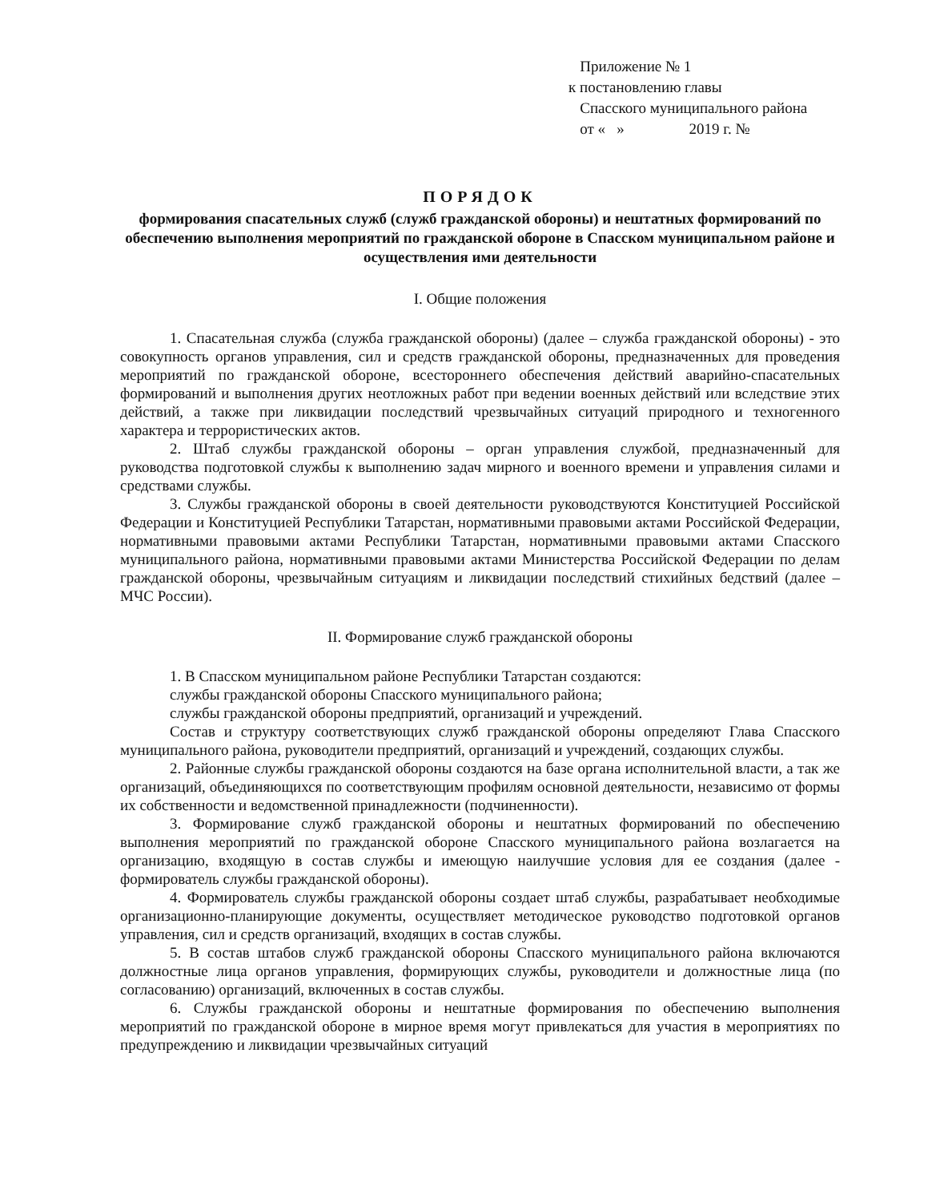Приложение № 1
к постановлению главы
Спасского муниципального района
от « » 2019 г. №
ПОРЯДОК
формирования спасательных служб (служб гражданской обороны) и нештатных формирований по обеспечению выполнения мероприятий по гражданской обороне в Спасском муниципальном районе и осуществления ими деятельности
I. Общие положения
1. Спасательная служба (служба гражданской обороны) (далее – служба гражданской обороны) - это совокупность органов управления, сил и средств гражданской обороны, предназначенных для проведения мероприятий по гражданской обороне, всестороннего обеспечения действий аварийно-спасательных формирований и выполнения других неотложных работ при ведении военных действий или вследствие этих действий, а также при ликвидации последствий чрезвычайных ситуаций природного и техногенного характера и террористических актов.
2. Штаб службы гражданской обороны – орган управления службой, предназначенный для руководства подготовкой службы к выполнению задач мирного и военного времени и управления силами и средствами службы.
3. Службы гражданской обороны в своей деятельности руководствуются Конституцией Российской Федерации и Конституцией Республики Татарстан, нормативными правовыми актами Российской Федерации, нормативными правовыми актами Республики Татарстан, нормативными правовыми актами Спасского муниципального района, нормативными правовыми актами Министерства Российской Федерации по делам гражданской обороны, чрезвычайным ситуациям и ликвидации последствий стихийных бедствий (далее – МЧС России).
II. Формирование служб гражданской обороны
1. В Спасском муниципальном районе Республики Татарстан создаются:
службы гражданской обороны Спасского муниципального района;
службы гражданской обороны предприятий, организаций и учреждений.
Состав и структуру соответствующих служб гражданской обороны определяют Глава Спасского муниципального района, руководители предприятий, организаций и учреждений, создающих службы.
2. Районные службы гражданской обороны создаются на базе органа исполнительной власти, а так же организаций, объединяющихся по соответствующим профилям основной деятельности, независимо от формы их собственности и ведомственной принадлежности (подчиненности).
3. Формирование служб гражданской обороны и нештатных формирований по обеспечению выполнения мероприятий по гражданской обороне Спасского муниципального района возлагается на организацию, входящую в состав службы и имеющую наилучшие условия для ее создания (далее - формирователь службы гражданской обороны).
4. Формирователь службы гражданской обороны создает штаб службы, разрабатывает необходимые организационно-планирующие документы, осуществляет методическое руководство подготовкой органов управления, сил и средств организаций, входящих в состав службы.
5. В состав штабов служб гражданской обороны Спасского муниципального района включаются должностные лица органов управления, формирующих службы, руководители и должностные лица (по согласованию) организаций, включенных в состав службы.
6. Службы гражданской обороны и нештатные формирования по обеспечению выполнения мероприятий по гражданской обороне в мирное время могут привлекаться для участия в мероприятиях по предупреждению и ликвидации чрезвычайных ситуаций